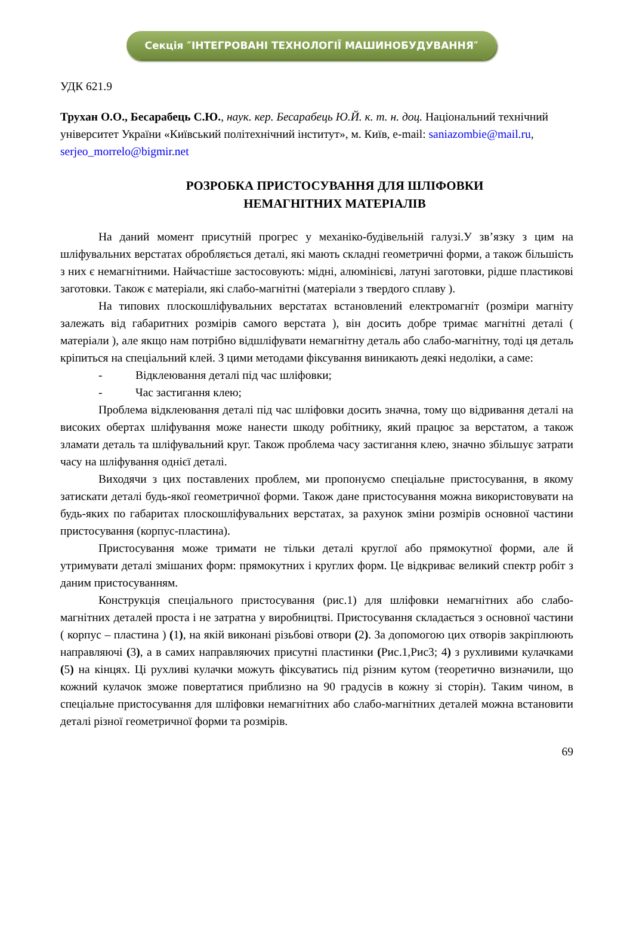Секція ″ІНТЕГРОВАНІ ТЕХНОЛОГІЇ МАШИНОБУДУВАННЯ″
УДК 621.9
Трухан О.О., Бесарабець С.Ю., наук. кер. Бесарабець Ю.Й. к. т. н. доц. Національний технічний університет України «Київський політехнічний інститут», м. Київ, e-mail: saniazombie@mail.ru, serjeo_morrelo@bigmir.net
РОЗРОБКА ПРИСТОСУВАННЯ ДЛЯ ШЛІФОВКИ
НЕМАГНІТНИХ МАТЕРІАЛІВ
На даний момент присутній прогрес у механіко-будівельній галузі.У зв’язку з цим на шліфувальних верстатах обробляється деталі, які мають складні геометричні форми, а також більшість з них є немагнітними. Найчастіше застосовують: мідні, алюмінієві, латуні заготовки, рідше пластикові заготовки. Також є матеріали, які слабо-магнітні (матеріали з твердого сплаву ).
На типових плоскошліфувальних верстатах встановлений електромагніт (розміри магніту залежать від габаритних розмірів самого верстата ), він досить добре тримає магнітні деталі ( матеріали ), але якщо нам потрібно відшліфувати немагнітну деталь або слабо-магнітну, тоді ця деталь кріпиться на спеціальний клей. З цими методами фіксування виникають деякі недоліки, а саме:
- Відклеювання деталі під час шліфовки;
- Час застигання клею;
Проблема відклеювання деталі під час шліфовки досить значна, тому що відривання деталі на високих обертах шліфування може нанести шкоду робітнику, який працює за верстатом, а також зламати деталь та шліфувальний круг. Також проблема часу застигання клею, значно збільшує затрати часу на шліфування однієї деталі.
Виходячи з цих поставлених проблем, ми пропонуємо спеціальне пристосування, в якому затискати деталі будь-якої геометричної форми. Також дане пристосування можна використовувати на будь-яких по габаритах плоскошліфувальних верстатах, за рахунок зміни розмірів основної частини пристосування (корпус-пластина).
Пристосування може тримати не тільки деталі круглої або прямокутної форми, але й утримувати деталі змішаних форм: прямокутних і круглих форм. Це відкриває великий спектр робіт з даним пристосуванням.
Конструкція спеціального пристосування (рис.1) для шліфовки немагнітних або слабо-магнітних деталей проста і не затратна у виробництві. Пристосування складається з основної частини ( корпус – пластина ) (1), на якій виконані різьбові отвори (2). За допомогою цих отворів закріплюють направляючі (3), а в самих направляючих присутні пластинки (Рис.1,Рис3; 4) з рухливими кулачками (5) на кінцях. Ці рухливі кулачки можуть фіксуватись під різним кутом (теоретично визначили, що кожний кулачок зможе повертатися приблизно на 90 градусів в кожну зі сторін). Таким чином, в спеціальне пристосування для шліфовки немагнітних або слабо-магнітних деталей можна встановити деталі різної геометричної форми та розмірів.
69